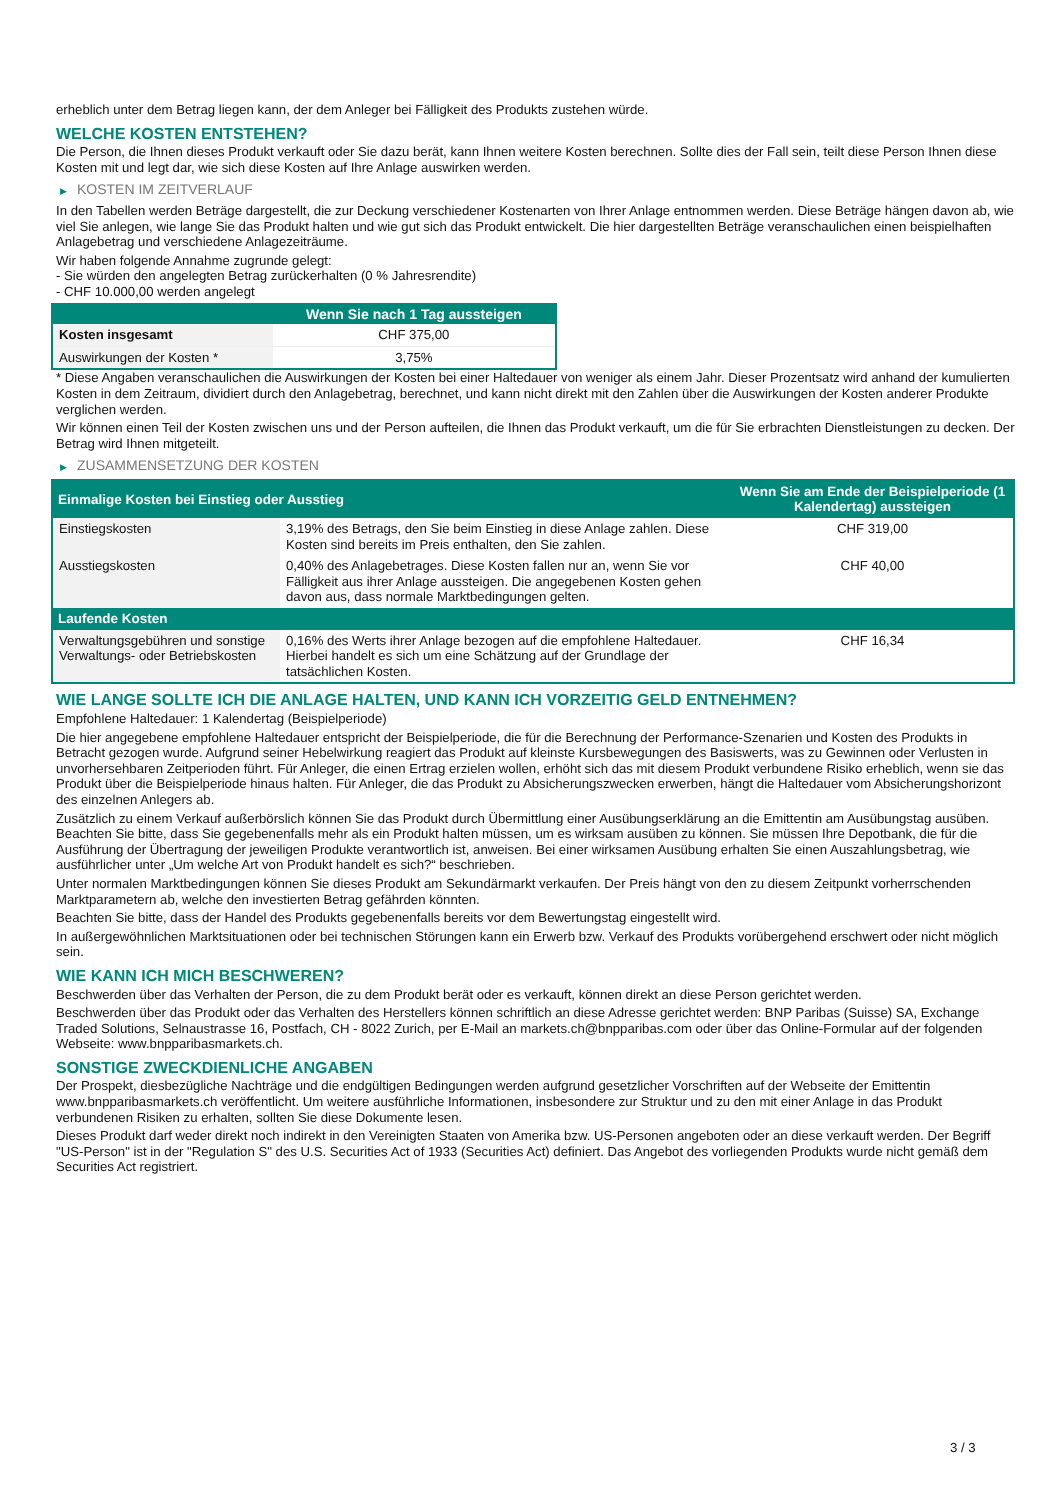erheblich unter dem Betrag liegen kann, der dem Anleger bei Fälligkeit des Produkts zustehen würde.
WELCHE KOSTEN ENTSTEHEN?
Die Person, die Ihnen dieses Produkt verkauft oder Sie dazu berät, kann Ihnen weitere Kosten berechnen. Sollte dies der Fall sein, teilt diese Person Ihnen diese Kosten mit und legt dar, wie sich diese Kosten auf Ihre Anlage auswirken werden.
▶ KOSTEN IM ZEITVERLAUF
In den Tabellen werden Beträge dargestellt, die zur Deckung verschiedener Kostenarten von Ihrer Anlage entnommen werden. Diese Beträge hängen davon ab, wie viel Sie anlegen, wie lange Sie das Produkt halten und wie gut sich das Produkt entwickelt. Die hier dargestellten Beträge veranschaulichen einen beispielhaften Anlagebetrag und verschiedene Anlagezeiträume.
Wir haben folgende Annahme zugrunde gelegt:
- Sie würden den angelegten Betrag zurückerhalten (0 % Jahresrendite)
- CHF 10.000,00 werden angelegt
| | Wenn Sie nach 1 Tag aussteigen |
| --- | --- |
| Kosten insgesamt | CHF 375,00 |
| Auswirkungen der Kosten * | 3,75% |
* Diese Angaben veranschaulichen die Auswirkungen der Kosten bei einer Haltedauer von weniger als einem Jahr. Dieser Prozentsatz wird anhand der kumulierten Kosten in dem Zeitraum, dividiert durch den Anlagebetrag, berechnet, und kann nicht direkt mit den Zahlen über die Auswirkungen der Kosten anderer Produkte verglichen werden.
Wir können einen Teil der Kosten zwischen uns und der Person aufteilen, die Ihnen das Produkt verkauft, um die für Sie erbrachten Dienstleistungen zu decken. Der Betrag wird Ihnen mitgeteilt.
▶ ZUSAMMENSETZUNG DER KOSTEN
| Einmalige Kosten bei Einstieg oder Ausstieg | | Wenn Sie am Ende der Beispielperiode (1 Kalendertag) aussteigen |
| --- | --- | --- |
| Einstiegskosten | 3,19% des Betrags, den Sie beim Einstieg in diese Anlage zahlen. Diese Kosten sind bereits im Preis enthalten, den Sie zahlen. | CHF 319,00 |
| Ausstiegskosten | 0,40% des Anlagebetrages. Diese Kosten fallen nur an, wenn Sie vor Fälligkeit aus ihrer Anlage aussteigen. Die angegebenen Kosten gehen davon aus, dass normale Marktbedingungen gelten. | CHF 40,00 |
| Laufende Kosten | | |
| Verwaltungsgebühren und sonstige Verwaltungs- oder Betriebskosten | 0,16% des Werts ihrer Anlage bezogen auf die empfohlene Haltedauer. Hierbei handelt es sich um eine Schätzung auf der Grundlage der tatsächlichen Kosten. | CHF 16,34 |
WIE LANGE SOLLTE ICH DIE ANLAGE HALTEN, UND KANN ICH VORZEITIG GELD ENTNEHMEN?
Empfohlene Haltedauer: 1 Kalendertag (Beispielperiode)
Die hier angegebene empfohlene Haltedauer entspricht der Beispielperiode, die für die Berechnung der Performance-Szenarien und Kosten des Produkts in Betracht gezogen wurde. Aufgrund seiner Hebelwirkung reagiert das Produkt auf kleinste Kursbewegungen des Basiswerts, was zu Gewinnen oder Verlusten in unvorhersehbaren Zeitperioden führt. Für Anleger, die einen Ertrag erzielen wollen, erhöht sich das mit diesem Produkt verbundene Risiko erheblich, wenn sie das Produkt über die Beispielperiode hinaus halten. Für Anleger, die das Produkt zu Absicherungszwecken erwerben, hängt die Haltedauer vom Absicherungshorizont des einzelnen Anlegers ab.
Zusätzlich zu einem Verkauf außerbörslich können Sie das Produkt durch Übermittlung einer Ausübungserklärung an die Emittentin am Ausübungstag ausüben. Beachten Sie bitte, dass Sie gegebenenfalls mehr als ein Produkt halten müssen, um es wirksam ausüben zu können. Sie müssen Ihre Depotbank, die für die Ausführung der Übertragung der jeweiligen Produkte verantwortlich ist, anweisen. Bei einer wirksamen Ausübung erhalten Sie einen Auszahlungsbetrag, wie ausführlicher unter „Um welche Art von Produkt handelt es sich?“ beschrieben.
Unter normalen Marktbedingungen können Sie dieses Produkt am Sekundärmarkt verkaufen. Der Preis hängt von den zu diesem Zeitpunkt vorherrschenden Marktparametern ab, welche den investierten Betrag gefährden könnten.
Beachten Sie bitte, dass der Handel des Produkts gegebenenfalls bereits vor dem Bewertungstag eingestellt wird.
In außergewöhnlichen Marktsituationen oder bei technischen Störungen kann ein Erwerb bzw. Verkauf des Produkts vorübergehend erschwert oder nicht möglich sein.
WIE KANN ICH MICH BESCHWEREN?
Beschwerden über das Verhalten der Person, die zu dem Produkt berät oder es verkauft, können direkt an diese Person gerichtet werden.
Beschwerden über das Produkt oder das Verhalten des Herstellers können schriftlich an diese Adresse gerichtet werden: BNP Paribas (Suisse) SA, Exchange Traded Solutions, Selnaustrasse 16, Postfach, CH - 8022 Zurich, per E-Mail an markets.ch@bnpparibas.com oder über das Online-Formular auf der folgenden Webseite: www.bnpparibasmarkets.ch.
SONSTIGE ZWECKDIENLICHE ANGABEN
Der Prospekt, diesbezügliche Nachträge und die endgültigen Bedingungen werden aufgrund gesetzlicher Vorschriften auf der Webseite der Emittentin www.bnpparibasmarkets.ch veröffentlicht. Um weitere ausführliche Informationen, insbesondere zur Struktur und zu den mit einer Anlage in das Produkt verbundenen Risiken zu erhalten, sollten Sie diese Dokumente lesen.
Dieses Produkt darf weder direkt noch indirekt in den Vereinigten Staaten von Amerika bzw. US-Personen angeboten oder an diese verkauft werden. Der Begriff "US-Person" ist in der "Regulation S" des U.S. Securities Act of 1933 (Securities Act) definiert. Das Angebot des vorliegenden Produkts wurde nicht gemäß dem Securities Act registriert.
3 / 3